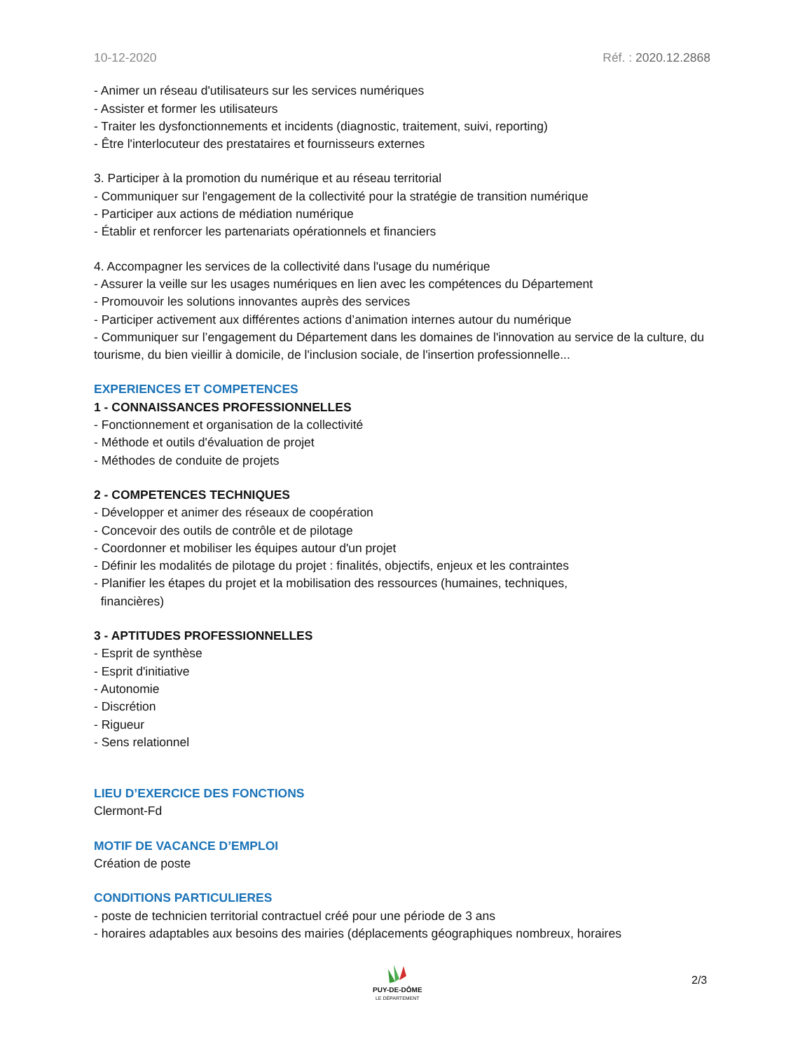10-12-2020 Réf. : 2020.12.2868
- Animer un réseau d'utilisateurs sur les services numériques
- Assister et former les utilisateurs
- Traiter les dysfonctionnements et incidents (diagnostic, traitement, suivi, reporting)
- Être l'interlocuteur des prestataires et fournisseurs externes
3. Participer à la promotion du numérique et au réseau territorial
- Communiquer sur l'engagement de la collectivité pour la stratégie de transition numérique
- Participer aux actions de médiation numérique
- Établir et renforcer les partenariats opérationnels et financiers
4. Accompagner les services de la collectivité dans l'usage du numérique
- Assurer la veille sur les usages numériques en lien avec les compétences du Département
- Promouvoir les solutions innovantes auprès des services
- Participer activement aux différentes actions d’animation internes autour du numérique
- Communiquer sur l’engagement du Département dans les domaines de l'innovation au service de la culture, du tourisme, du bien vieillir à domicile, de l'inclusion sociale, de l'insertion professionnelle...
EXPERIENCES ET COMPETENCES
1 - CONNAISSANCES PROFESSIONNELLES
- Fonctionnement et organisation de la collectivité
- Méthode et outils d'évaluation de projet
- Méthodes de conduite de projets
2 - COMPETENCES TECHNIQUES
- Développer et animer des réseaux de coopération
- Concevoir des outils de contrôle et de pilotage
- Coordonner et mobiliser les équipes autour d'un projet
- Définir les modalités de pilotage du projet : finalités, objectifs, enjeux et les contraintes
- Planifier les étapes du projet et la mobilisation des ressources (humaines, techniques,
financières)
3 - APTITUDES PROFESSIONNELLES
- Esprit de synthèse
- Esprit d'initiative
- Autonomie
- Discrétion
- Rigueur
- Sens relationnel
LIEU D’EXERCICE DES FONCTIONS
Clermont-Fd
MOTIF DE VACANCE D’EMPLOI
Création de poste
CONDITIONS PARTICULIERES
- poste de technicien territorial contractuel créé pour une période de 3 ans
- horaires adaptables aux besoins des mairies (déplacements géographiques nombreux, horaires
PUY-DE-DÔME
LE DÉPARTEMENT
2/3